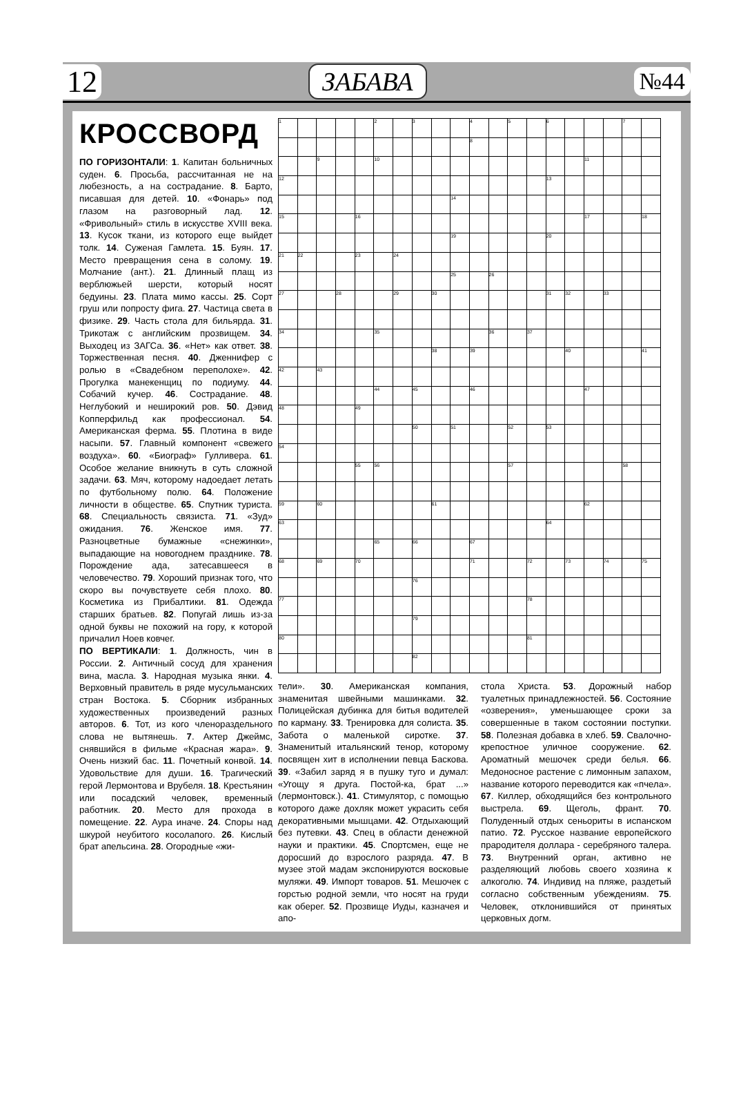12 ЗАБАВА №44
КРОССВОРД
ПО ГОРИЗОНТАЛИ: 1. Капитан больничных суден. 6. Просьба, рассчитанная не на любезность, а на сострадание. 8. Барто, писавшая для детей. 10. «Фонарь» под глазом на разговорный лад. 12. «Фривольный» стиль в искусстве XVIII века. 13. Кусок ткани, из которого еще выйдет толк. 14. Суженая Гамлета. 15. Буян. 17. Место превращения сена в солому. 19. Молчание (ант.). 21. Длинный плащ из верблюжьей шерсти, который носят бедуины. 23. Плата мимо кассы. 25. Сорт груш или попросту фига. 27. Частица света в физике. 29. Часть стола для бильярда. 31. Трикотаж с английским прозвищем. 34. Выходец из ЗАГСа. 36. «Нет» как ответ. 38. Торжественная песня. 40. Дженнифер с ролью в «Свадебном переполохе». 42. Прогулка манекенщиц по подиуму. 44. Собачий кучер. 46. Сострадание. 48. Неглубокий и неширокий ров. 50. Дэвид Копперфильд как профессионал. 54. Американская ферма. 55. Плотина в виде насыпи. 57. Главный компонент «свежего воздуха». 60. «Биограф» Гулливера. 61. Особое желание вникнуть в суть сложной задачи. 63. Мяч, которому надоедает летать по футбольному полю. 64. Положение личности в обществе. 65. Спутник туриста. 68. Специальность связиста. 71. «Зуд» ожидания. 76. Женское имя. 77. Разноцветные бумажные «снежинки», выпадающие на новогоднем празднике. 78. Порождение ада, затесавшееся в человечество. 79. Хороший признак того, что скоро вы почувствуете себя плохо. 80. Косметика из Прибалтики. 81. Одежда старших братьев. 82. Попугай лишь из-за одной буквы не похожий на гору, к которой причалил Ноев ковчег.
ПО ВЕРТИКАЛИ: 1. Должность, чин в России. 2. Античный сосуд для хранения вина, масла. 3. Народная музыка янки. 4. Верховный правитель в ряде мусульманских стран Востока. 5. Сборник избранных художественных произведений разных авторов. 6. Тот, из кого членораздельного слова не вытянешь. 7. Актер Джеймс, снявшийся в фильме «Красная жара». 9. Очень низкий бас. 11. Почетный конвой. 14. Удовольствие для души. 16. Трагический герой Лермонтова и Врубеля. 18. Крестьянин или посадский человек, временный работник. 20. Место для прохода в помещение. 22. Аура иначе. 24. Споры над шкурой неубитого косолапого. 26. Кислый брат апельсина. 28. Огородные «жи-
| 1 | | | | | 2 | | 3 | | | 4 | | 5 | | 6 | | | | 7 | |
| | | | | | | | | | | 8 | | | | | | | | | |
| | | 9 | | | 10 | | | | | | | | | | | 11 | | | |
| 12 | | | | | | | | | | | | | | 13 | | | | | |
| | | | | | | | | | 14 | | | | | | | | | | |
| 15 | | | | 16 | | | | | | | | | | | | 17 | | | 18 |
| | | | | | | | | | 19 | | | | | 20 | | | | | |
| 21 | 22 | | | 23 | | 24 | | | | | | | | | | | | | |
| | | | | | | | | | 25 | | 26 | | | | | | | | |
| 27 | | | 28 | | | 29 | | 30 | | | | | | 31 | 32 | | 33 | | |
| 34 | | | | | 35 | | | | | | 36 | | 37 | | | | | | |
| | | | | | | | | 38 | | 39 | | | | | 40 | | | | 41 |
| 42 | | 43 | | | | | | | | | | | | | | | | | |
| | | | | | 44 | | 45 | | | 46 | | | | | | 47 | | | |
| 48 | | | | 49 | | | | | | | | | | | | | | | |
| | | | | | | | 50 | | 51 | | | 52 | | 53 | | | | | |
| 54 | | | | | | | | | | | | | | | | | | | |
| | | | | 55 | 56 | | | | | | | 57 | | | | | | 58 | |
| 59 | | 60 | | | | | | 61 | | | | | | | | 62 | | | |
| 63 | | | | | | | | | | | | | | 64 | | | | | |
| | | | | | 65 | | 66 | | | 67 | | | | | | | | | |
| 68 | | 69 | | 70 | | | | | | 71 | | | 72 | | 73 | | 74 | | 75 |
| | | | | | | | 76 | | | | | | | | | | | | |
| 77 | | | | | | | | | | | | | 78 | | | | | | |
| | | | | | | | 79 | | | | | | | | | | | | |
| 80 | | | | | | | | | | | | | 81 | | | | | | |
| | | | | | | | 82 | | | | | | | | | | | | |
тели». 30. Американская компания, знаменитая швейными машинками. 32. Полицейская дубинка для битья водителей по карману. 33. Тренировка для солиста. 35. Забота о маленькой сиротке. 37. Знаменитый итальянский тенор, которому посвящен хит в исполнении певца Баскова. 39. «Забил заряд я в пушку туго и думал: «Угощу я друга. Постой-ка, брат ...» (лермонтовск.). 41. Стимулятор, с помощью которого даже дохляк может украсить себя декоративными мышцами. 42. Отдыхающий без путевки. 43. Спец в области денежной науки и практики. 45. Спортсмен, еще не доросший до взрослого разряда. 47. В музее этой мадам экспонируются восковые муляжи. 49. Импорт товаров. 51. Мешочек с горстью родной земли, что носят на груди как оберег. 52. Прозвище Иуды, казначея и апо-
стола Христа. 53. Дорожный набор туалетных принадлежностей. 56. Состояние «озверения», уменьшающее сроки за совершенные в таком состоянии поступки. 58. Полезная добавка в хлеб. 59. Свалочно-крепостное уличное сооружение. 62. Ароматный мешочек среди белья. 66. Медоносное растение с лимонным запахом, название которого переводится как «пчела». 67. Киллер, обходящийся без контрольного выстрела. 69. Щеголь, франт. 70. Полуденный отдых сеньориты в испанском патио. 72. Русское название европейского прародителя доллара - серебряного талера. 73. Внутренний орган, активно не разделяющий любовь своего хозяина к алкоголю. 74. Индивид на пляже, раздетый согласно собственным убеждениям. 75. Человек, отклонившийся от принятых церковных догм.